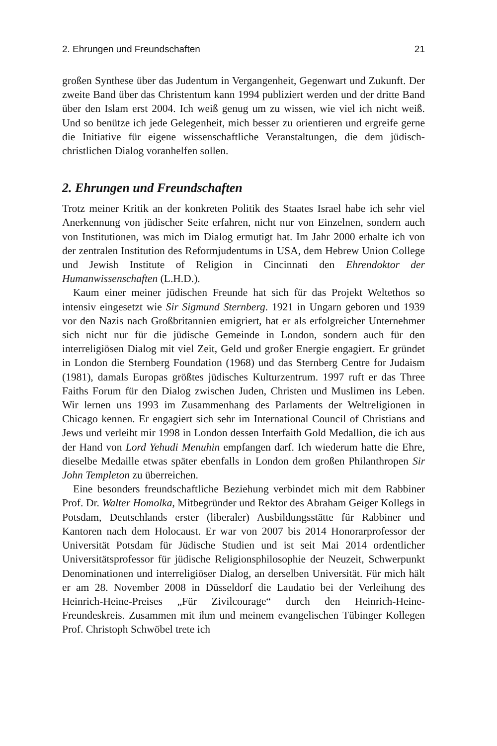2. Ehrungen und Freundschaften 21
großen Synthese über das Judentum in Vergangenheit, Gegenwart und Zukunft. Der zweite Band über das Christentum kann 1994 publiziert werden und der dritte Band über den Islam erst 2004. Ich weiß genug um zu wissen, wie viel ich nicht weiß. Und so benütze ich jede Gelegenheit, mich besser zu orientieren und ergreife gerne die Initiative für eigene wissenschaftliche Veranstaltungen, die dem jüdisch-christlichen Dialog voranhelfen sollen.
2. Ehrungen und Freundschaften
Trotz meiner Kritik an der konkreten Politik des Staates Israel habe ich sehr viel Anerkennung von jüdischer Seite erfahren, nicht nur von Einzelnen, sondern auch von Institutionen, was mich im Dialog ermutigt hat. Im Jahr 2000 erhalte ich von der zentralen Institution des Reformjudentums in USA, dem Hebrew Union College und Jewish Institute of Religion in Cincinnati den Ehrendoktor der Humanwissenschaften (L.H.D.).
Kaum einer meiner jüdischen Freunde hat sich für das Projekt Weltethos so intensiv eingesetzt wie Sir Sigmund Sternberg. 1921 in Ungarn geboren und 1939 vor den Nazis nach Großbritannien emigriert, hat er als erfolgreicher Unternehmer sich nicht nur für die jüdische Gemeinde in London, sondern auch für den interreligiösen Dialog mit viel Zeit, Geld und großer Energie engagiert. Er gründet in London die Sternberg Foundation (1968) und das Sternberg Centre for Judaism (1981), damals Europas größtes jüdisches Kulturzentrum. 1997 ruft er das Three Faiths Forum für den Dialog zwischen Juden, Christen und Muslimen ins Leben. Wir lernen uns 1993 im Zusammenhang des Parlaments der Weltreligionen in Chicago kennen. Er engagiert sich sehr im International Council of Christians and Jews und verleiht mir 1998 in London dessen Interfaith Gold Medallion, die ich aus der Hand von Lord Yehudi Menuhin empfangen darf. Ich wiederum hatte die Ehre, dieselbe Medaille etwas später ebenfalls in London dem großen Philanthropen Sir John Templeton zu überreichen.
Eine besonders freundschaftliche Beziehung verbindet mich mit dem Rabbiner Prof. Dr. Walter Homolka, Mitbegründer und Rektor des Abraham Geiger Kollegs in Potsdam, Deutschlands erster (liberaler) Ausbildungsstätte für Rabbiner und Kantoren nach dem Holocaust. Er war von 2007 bis 2014 Honorarprofessor der Universität Potsdam für Jüdische Studien und ist seit Mai 2014 ordentlicher Universitätsprofessor für jüdische Religionsphilosophie der Neuzeit, Schwerpunkt Denominationen und interreligiöser Dialog, an derselben Universität. Für mich hält er am 28. November 2008 in Düsseldorf die Laudatio bei der Verleihung des Heinrich-Heine-Preises „Für Zivilcourage“ durch den Heinrich-Heine-Freundeskreis. Zusammen mit ihm und meinem evangelischen Tübinger Kollegen Prof. Christoph Schwöbel trete ich